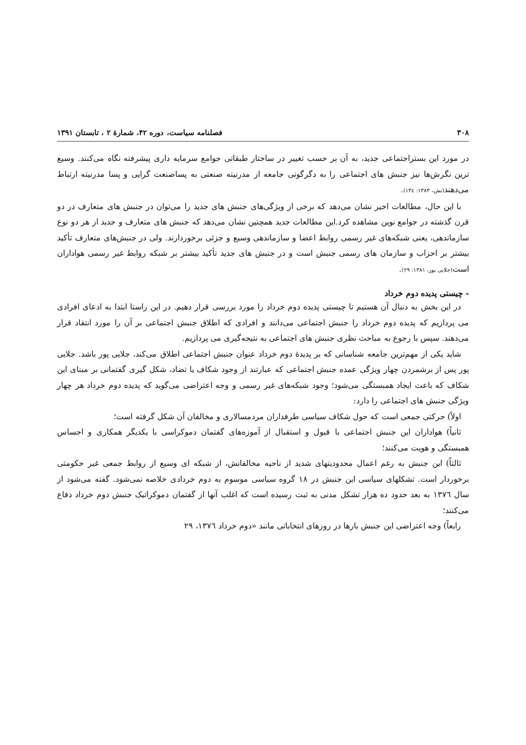۳۰۸ فصلنامه سیاست، دوره ۴۲، شمارهٔ ۲ ، تابستان ۱۳۹۱
در مورد این بستراجتماعی جدید، به آن بر حسب تغییر در ساختار طبقاتی جوامع سرمایه داری پیشرفته نگاه می‌کنند. وسیع ترین نگرش‌ها نیز جنبش های اجتماعی را به دگرگونی جامعه از مدرنیته صنعتی به پساصنعت گرایی و پسا مدرنیته ارتباط می‌دهند(نش، ۱۳۸۳: ۱۳٤).
با این حال، مطالعات اخیر نشان می‌دهد که برخی از ویژگی‌های جنبش های جدید را می‌توان در جنبش های متعارف در دو قرن گذشته در جوامع نوین مشاهده کرد.این مطالعات جدید همچنین نشان می‌دهد که جنبش های متعارف و جدید از هر دو نوع سازماندهی، یعنی شبکه‌های غیر رسمی روابط اعضا و سازماندهی وسیع و جزئی برخوردارند. ولی در جنبش‌های متعارف تأکید بیشتر بر احزاب و سازمان های رسمی جنبش است و در جنبش های جدید تأکید بیشتر بر شبکه روابط غیر رسمی هواداران است(جلایی پور، ۱۳۸۱: ۲۹).
- چیستی پدیده دوم خرداد
در این بخش به دنبال آن هستیم تا چیستی پدیده دوم خرداد را مورد بررسی قرار دهیم. در این راستا ابتدا به ادعای افرادی می پردازیم که پدیده دوم خرداد را جنبش اجتماعی می‌دانند و افرادی که اطلاق جنبش اجتماعی بر آن را مورد انتقاد قرار می‌دهند. سپس با رجوع به مباحث نظری جنبش های اجتماعی به نتیجه‌گیری می پردازیم.
شاید یکی از مهم‌ترین جامعه شناسانی که بر پدیدهٔ دوم خرداد عنوان جنبش اجتماعی اطلاق می‌کند، جلایی پور باشد. جلایی پور پس از برشمردن چهار ویژگی عمده جنبش اجتماعی که عبارتند از وجود شکاف یا تضاد، شکل گیری گفتمانی بر مبنای این شکاف که باعث ایجاد همبستگی می‌شود؛ وجود شبکه‌های غیر رسمی و وجه اعتراضی می‌گوید که پدیده دوم خرداد هر چهار ویژگی جنبش های اجتماعی را دارد:
اولاً) حرکتی جمعی است که حول شکاف سیاسی طرفداران مردمسالاری و مخالفان آن شکل گرفته است؛
ثانیاً) هواداران این جنبش اجتماعی با قبول و استقبال از آموزه‌های گفتمان دموکراسی با یکدیگر همکاری و احساس همبستگی و هویت می‌کنند؛
ثالثاً) این جنبش به رغم اعمال محدودیتهای شدید از ناحیه مخالفانش، از شبکه ای وسیع از روابط جمعی غیر حکومتی برخوردار است. تشکلهای سیاسی این جنبش در ۱۸ گروه سیاسی موسوم به دوم خردادی خلاصه نمی‌شود. گفته می‌شود از سال ۱۳۷٦ به بعد حدود ده هزار تشکل مدنی به ثبت رسیده است که اغلب آنها از گفتمان دموکراتیک جنبش دوم خرداد دفاع می‌کنند؛
رابعاً) وجه اعتراضی این جنبش بارها در روزهای انتخاباتی مانند «دوم خرداد ۱۳۷٦، ۲۹